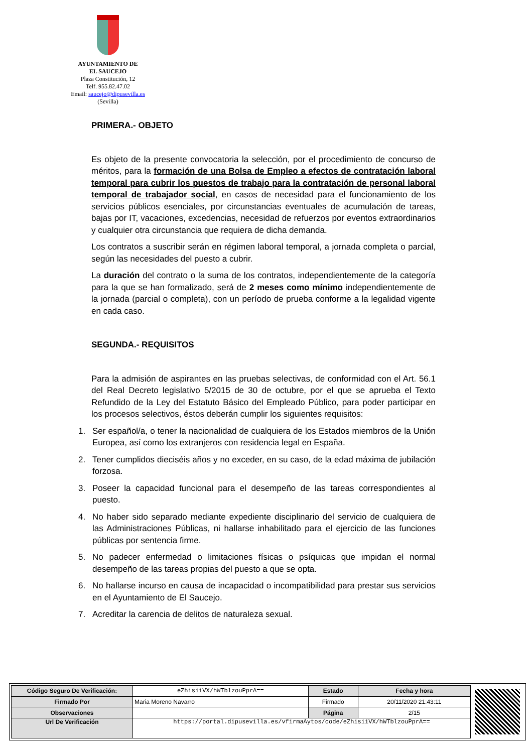AYUNTAMIENTO DE
EL SAUCEJO
Plaza Constitución, 12
Telf. 955.82.47.02
Email: saucejo@dipusevilla.es
(Sevilla)
PRIMERA.- OBJETO
Es objeto de la presente convocatoria la selección, por el procedimiento de concurso de méritos, para la formación de una Bolsa de Empleo a efectos de contratación laboral temporal para cubrir los puestos de trabajo para la contratación de personal laboral temporal de trabajador social, en casos de necesidad para el funcionamiento de los servicios públicos esenciales, por circunstancias eventuales de acumulación de tareas, bajas por IT, vacaciones, excedencias, necesidad de refuerzos por eventos extraordinarios y cualquier otra circunstancia que requiera de dicha demanda.
Los contratos a suscribir serán en régimen laboral temporal, a jornada completa o parcial, según las necesidades del puesto a cubrir.
La duración del contrato o la suma de los contratos, independientemente de la categoría para la que se han formalizado, será de 2 meses como mínimo independientemente de la jornada (parcial o completa), con un período de prueba conforme a la legalidad vigente en cada caso.
SEGUNDA.- REQUISITOS
Para la admisión de aspirantes en las pruebas selectivas, de conformidad con el Art. 56.1 del Real Decreto legislativo 5/2015 de 30 de octubre, por el que se aprueba el Texto Refundido de la Ley del Estatuto Básico del Empleado Público, para poder participar en los procesos selectivos, éstos deberán cumplir los siguientes requisitos:
1. Ser español/a, o tener la nacionalidad de cualquiera de los Estados miembros de la Unión Europea, así como los extranjeros con residencia legal en España.
2. Tener cumplidos dieciséis años y no exceder, en su caso, de la edad máxima de jubilación forzosa.
3. Poseer la capacidad funcional para el desempeño de las tareas correspondientes al puesto.
4. No haber sido separado mediante expediente disciplinario del servicio de cualquiera de las Administraciones Públicas, ni hallarse inhabilitado para el ejercicio de las funciones públicas por sentencia firme.
5. No padecer enfermedad o limitaciones físicas o psíquicas que impidan el normal desempeño de las tareas propias del puesto a que se opta.
6. No hallarse incurso en causa de incapacidad o incompatibilidad para prestar sus servicios en el Ayuntamiento de El Saucejo.
7. Acreditar la carencia de delitos de naturaleza sexual.
| Código Seguro De Verificación: | eZhisiiVX/hWTblzouPprA== | Estado | Fecha y hora |
| Firmado Por | Maria Moreno Navarro | Firmado | 20/11/2020 21:43:11 |
| Observaciones | | Página | 2/15 |
| Url De Verificación | https://portal.dipusevilla.es/vfirmaAytos/code/eZhisiiVX/hWTblzouPprA== | | |